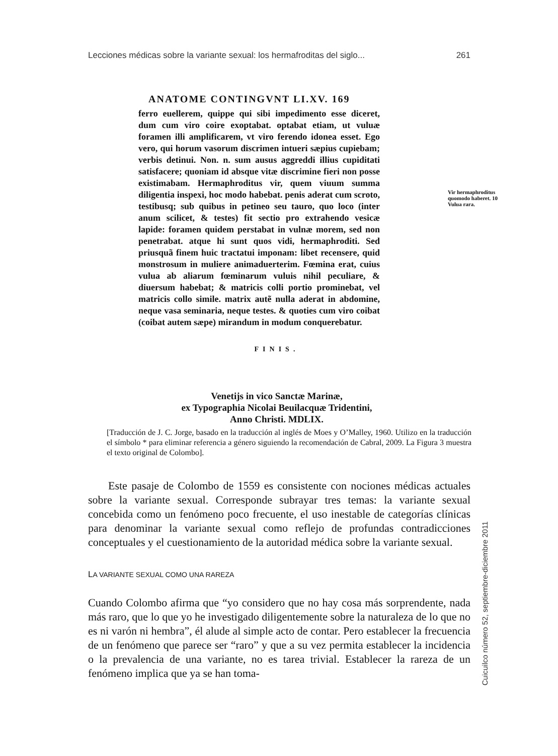Lecciones médicas sobre la variante sexual: los hermafroditas del siglo... 261
ANATOME CONTINGVNT LI.XV. 169
ferro euellerem, quippe qui sibi impedimento esse diceret, dum cum viro coire exoptabat. optabat etiam, ut vuluæ foramen illi amplificarem, vt viro ferendo idonea esset. Ego vero, qui horum vasorum discrimen intueri sæpius cupiebam; verbis detinui. Non. n. sum ausus aggreddi illius cupiditati satisfacere; quoniam id absque vitæ discrimine fieri non posse existimabam. Hermaphroditus vir, quem viuum summa diligentia inspexi, hoc modo habebat. penis aderat cum scroto, testibusq; sub quibus in petineo seu tauro, quo loco (inter anum scilicet, & testes) fit sectio pro extrahendo vesicæ lapide: foramen quidem perstabat in vulnæ morem, sed non penetrabat. atque hi sunt quos vidi, hermaphroditi. Sed priusquã finem huic tractatui imponam: libet recensere, quid monstrosum in muliere animaduerterim. Fœmina erat, cuius vulua ab aliarum fœminarum vuluis nihil peculiare, & diuersum habebat; & matricis colli portio prominebat, vel matricis collo simile. matrix autẽ nulla aderat in abdomine, neque vasa seminaria, neque testes. & quoties cum viro coibat (coibat autem sæpe) mirandum in modum conquerebatur.
Vir hermaphroditus quomodo haberet. 10 Vulua rara.
FINIS.
Venetijs in vico Sanctæ Marinæ,
ex Typographia Nicolai Beuilacquæ Tridentini,
Anno Christi. MDLIX.
[Traducción de J. C. Jorge, basado en la traducción al inglés de Moes y O’Malley, 1960. Utilizo en la traducción el símbolo * para eliminar referencia a género siguiendo la recomendación de Cabral, 2009. La Figura 3 muestra el texto original de Colombo].
Este pasaje de Colombo de 1559 es consistente con nociones médicas actuales sobre la variante sexual. Corresponde subrayar tres temas: la variante sexual concebida como un fenómeno poco frecuente, el uso inestable de categorías clínicas para denominar la variante sexual como reflejo de profundas contradicciones conceptuales y el cuestionamiento de la autoridad médica sobre la variante sexual.
LA VARIANTE SEXUAL COMO UNA RAREZA
Cuando Colombo afirma que “yo considero que no hay cosa más sorprendente, nada más raro, que lo que yo he investigado diligentemente sobre la naturaleza de lo que no es ni varón ni hembra”, él alude al simple acto de contar. Pero establecer la frecuencia de un fenómeno que parece ser “raro” y que a su vez permita establecer la incidencia o la prevalencia de una variante, no es tarea trivial. Establecer la rareza de un fenómeno implica que ya se han toma-
Cuicuilco número 52, septiembre-diciembre 2011